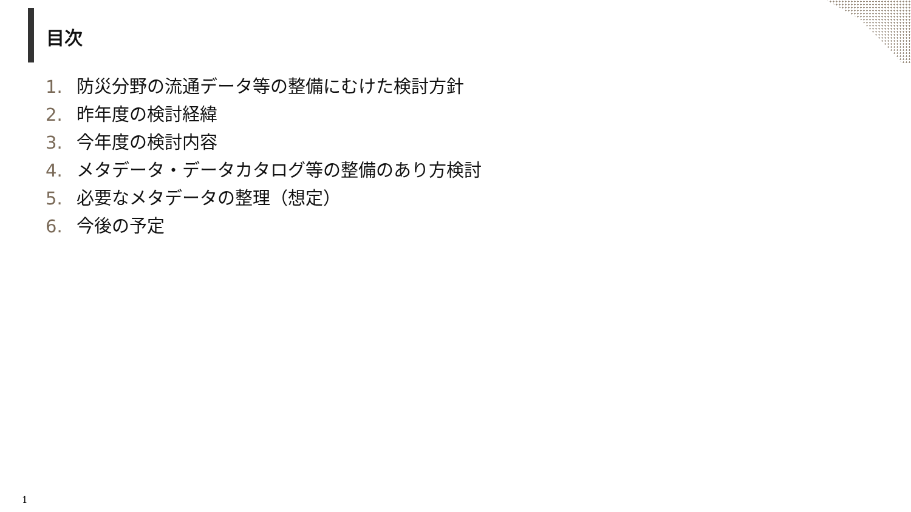目次
1. 防災分野の流通データ等の整備にむけた検討方針
2. 昨年度の検討経緯
3. 今年度の検討内容
4. メタデータ・データカタログ等の整備のあり方検討
5. 必要なメタデータの整理（想定）
6. 今後の予定
1